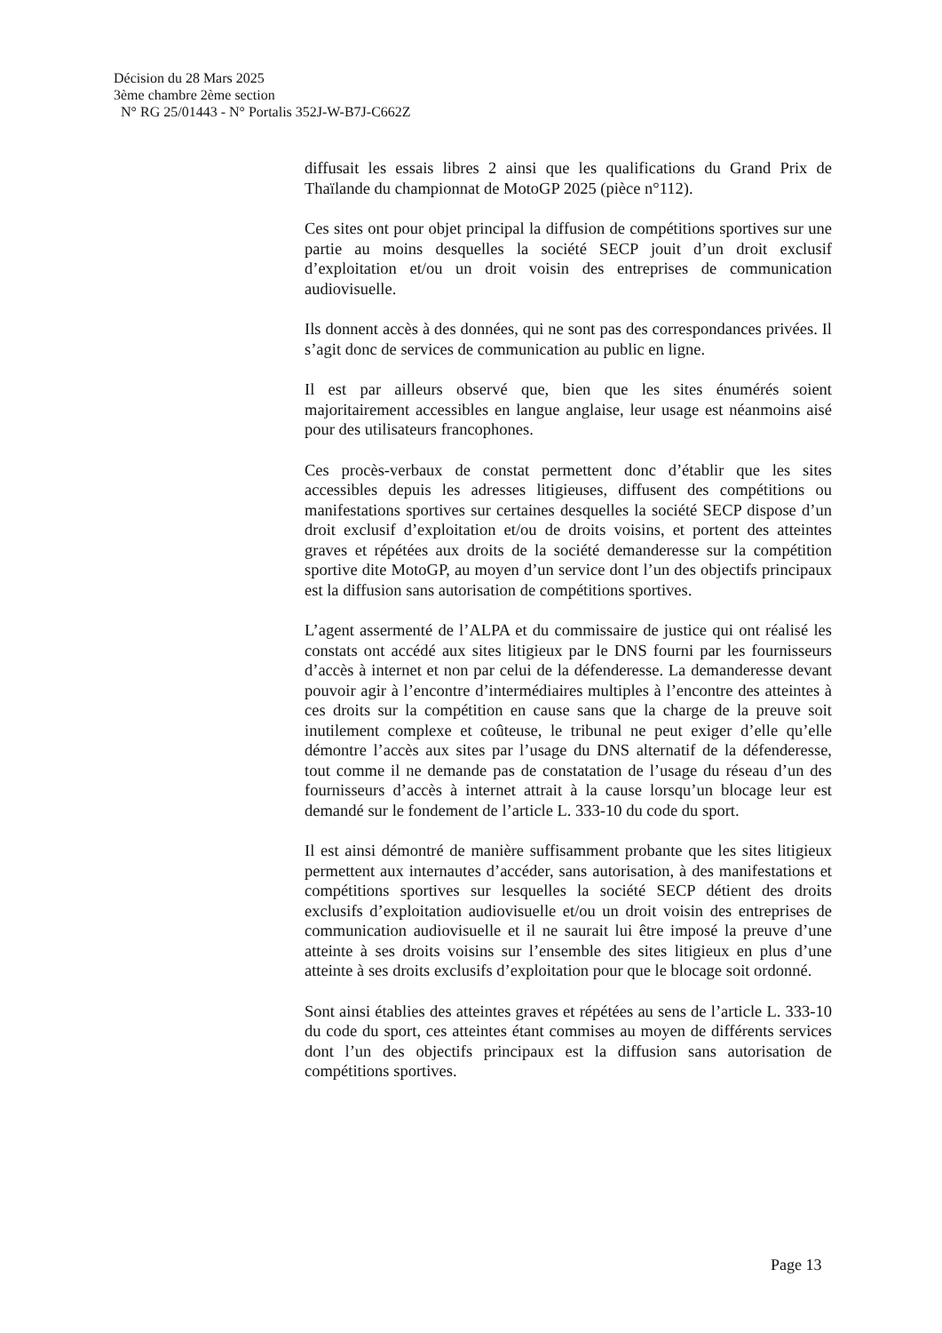Décision du 28 Mars 2025
3ème chambre 2ème section
N° RG 25/01443 - N° Portalis 352J-W-B7J-C662Z
diffusait les essais libres 2 ainsi que les qualifications du Grand Prix de Thaïlande du championnat de MotoGP 2025 (pièce n°112).
Ces sites ont pour objet principal la diffusion de compétitions sportives sur une partie au moins desquelles la société SECP jouit d’un droit exclusif d’exploitation et/ou un droit voisin des entreprises de communication audiovisuelle.
Ils donnent accès à des données, qui ne sont pas des correspondances privées. Il s’agit donc de services de communication au public en ligne.
Il est par ailleurs observé que, bien que les sites énumérés soient majoritairement accessibles en langue anglaise, leur usage est néanmoins aisé pour des utilisateurs francophones.
Ces procès-verbaux de constat permettent donc d’établir que les sites accessibles depuis les adresses litigieuses, diffusent des compétitions ou manifestations sportives sur certaines desquelles la société SECP dispose d’un droit exclusif d’exploitation et/ou de droits voisins, et portent des atteintes graves et répétées aux droits de la société demanderesse sur la compétition sportive dite MotoGP, au moyen d’un service dont l’un des objectifs principaux est la diffusion sans autorisation de compétitions sportives.
L’agent assermenté de l’ALPA et du commissaire de justice qui ont réalisé les constats ont accédé aux sites litigieux par le DNS fourni par les fournisseurs d’accès à internet et non par celui de la défenderesse. La demanderesse devant pouvoir agir à l’encontre d’intermédiaires multiples à l’encontre des atteintes à ces droits sur la compétition en cause sans que la charge de la preuve soit inutilement complexe et coûteuse, le tribunal ne peut exiger d’elle qu’elle démontre l’accès aux sites par l’usage du DNS alternatif de la défenderesse, tout comme il ne demande pas de constatation de l’usage du réseau d’un des fournisseurs d’accès à internet attrait à la cause lorsqu’un blocage leur est demandé sur le fondement de l’article L. 333-10 du code du sport.
Il est ainsi démontré de manière suffisamment probante que les sites litigieux permettent aux internautes d’accéder, sans autorisation, à des manifestations et compétitions sportives sur lesquelles la société SECP détient des droits exclusifs d’exploitation audiovisuelle et/ou un droit voisin des entreprises de communication audiovisuelle et il ne saurait lui être imposé la preuve d’une atteinte à ses droits voisins sur l’ensemble des sites litigieux en plus d’une atteinte à ses droits exclusifs d’exploitation pour que le blocage soit ordonné.
Sont ainsi établies des atteintes graves et répétées au sens de l’article L. 333-10 du code du sport, ces atteintes étant commises au moyen de différents services dont l’un des objectifs principaux est la diffusion sans autorisation de compétitions sportives.
Page 13